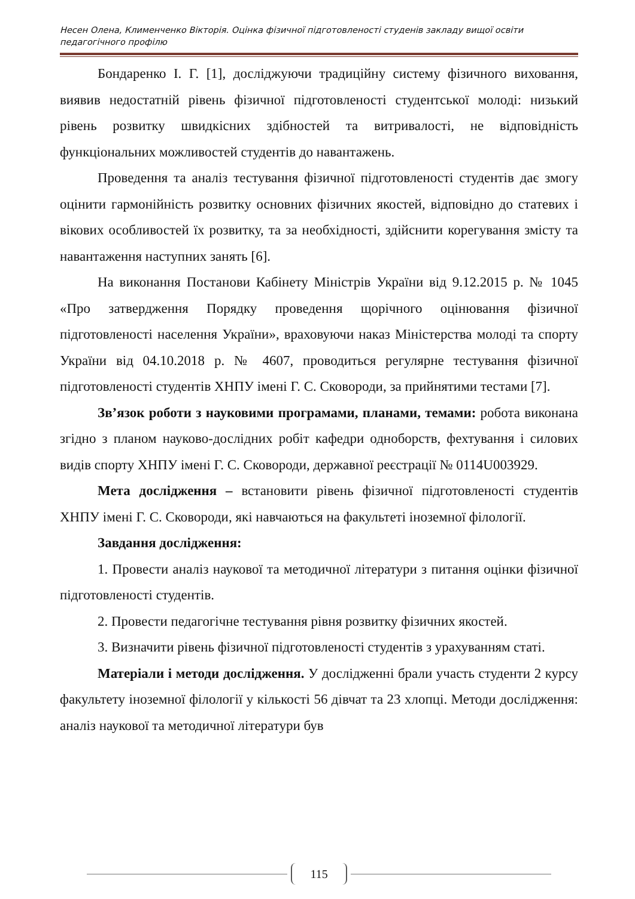Несен Олена, Клименченко Вікторія. Оцінка фізичної підготовленості студенів закладу вищої освіти педагогічного профілю
Бондаренко І. Г. [1], досліджуючи традиційну систему фізичного виховання, виявив недостатній рівень фізичної підготовленості студентської молоді: низький рівень розвитку швидкісних здібностей та витривалості, не відповідність функціональних можливостей студентів до навантажень.
Проведення та аналіз тестування фізичної підготовленості студентів дає змогу оцінити гармонійність розвитку основних фізичних якостей, відповідно до статевих і вікових особливостей їх розвитку, та за необхідності, здійснити корегування змісту та навантаження наступних занять [6].
На виконання Постанови Кабінету Міністрів України від 9.12.2015 р. № 1045 «Про затвердження Порядку проведення щорічного оцінювання фізичної підготовленості населення України», враховуючи наказ Міністерства молоді та спорту України від 04.10.2018 р. № 4607, проводиться регулярне тестування фізичної підготовленості студентів ХНПУ імені Г. С. Сковороди, за прийнятими тестами [7].
Зв’язок роботи з науковими програмами, планами, темами: робота виконана згідно з планом науково-дослідних робіт кафедри одноборств, фехтування і силових видів спорту ХНПУ імені Г. С. Сковороди, державної реєстрації № 0114U003929.
Мета дослідження – встановити рівень фізичної підготовленості студентів ХНПУ імені Г. С. Сковороди, які навчаються на факультеті іноземної філології.
Завдання дослідження:
1. Провести аналіз наукової та методичної літератури з питання оцінки фізичної підготовленості студентів.
2. Провести педагогічне тестування рівня розвитку фізичних якостей.
3. Визначити рівень фізичної підготовленості студентів з урахуванням статі.
Матеріали і методи дослідження. У дослідженні брали участь студенти 2 курсу факультету іноземної філології у кількості 56 дівчат та 23 хлопці. Методи дослідження: аналіз наукової та методичної літератури був
115